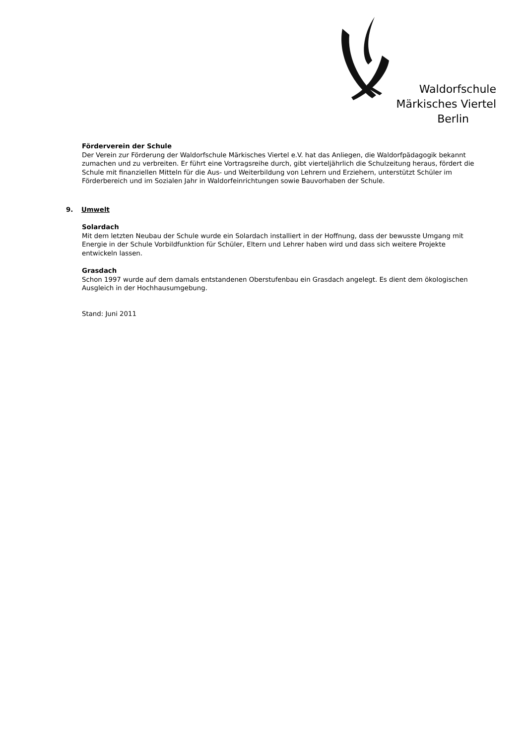Waldorfschule
Märkisches Viertel
Berlin
Förderverein der Schule
Der Verein zur Förderung der Waldorfschule Märkisches Viertel e.V. hat das Anliegen, die Waldorfpädagogik bekannt zumachen und zu verbreiten. Er führt eine Vortragsreihe durch, gibt vierteljährlich die Schulzeitung heraus, fördert die Schule mit finanziellen Mitteln für die Aus- und Weiterbildung von Lehrern und Erziehern, unterstützt Schüler im Förderbereich und im Sozialen Jahr in Waldorfeinrichtungen sowie Bauvorhaben der Schule.
9. Umwelt
Solardach
Mit dem letzten Neubau der Schule wurde ein Solardach installiert in der Hoffnung, dass der bewusste Umgang mit Energie in der Schule Vorbildfunktion für Schüler, Eltern und Lehrer haben wird und dass sich weitere Projekte entwickeln lassen.
Grasdach
Schon 1997 wurde auf dem damals entstandenen Oberstufenbau ein Grasdach angelegt. Es dient dem ökologischen Ausgleich in der Hochhausumgebung.
Stand: Juni 2011